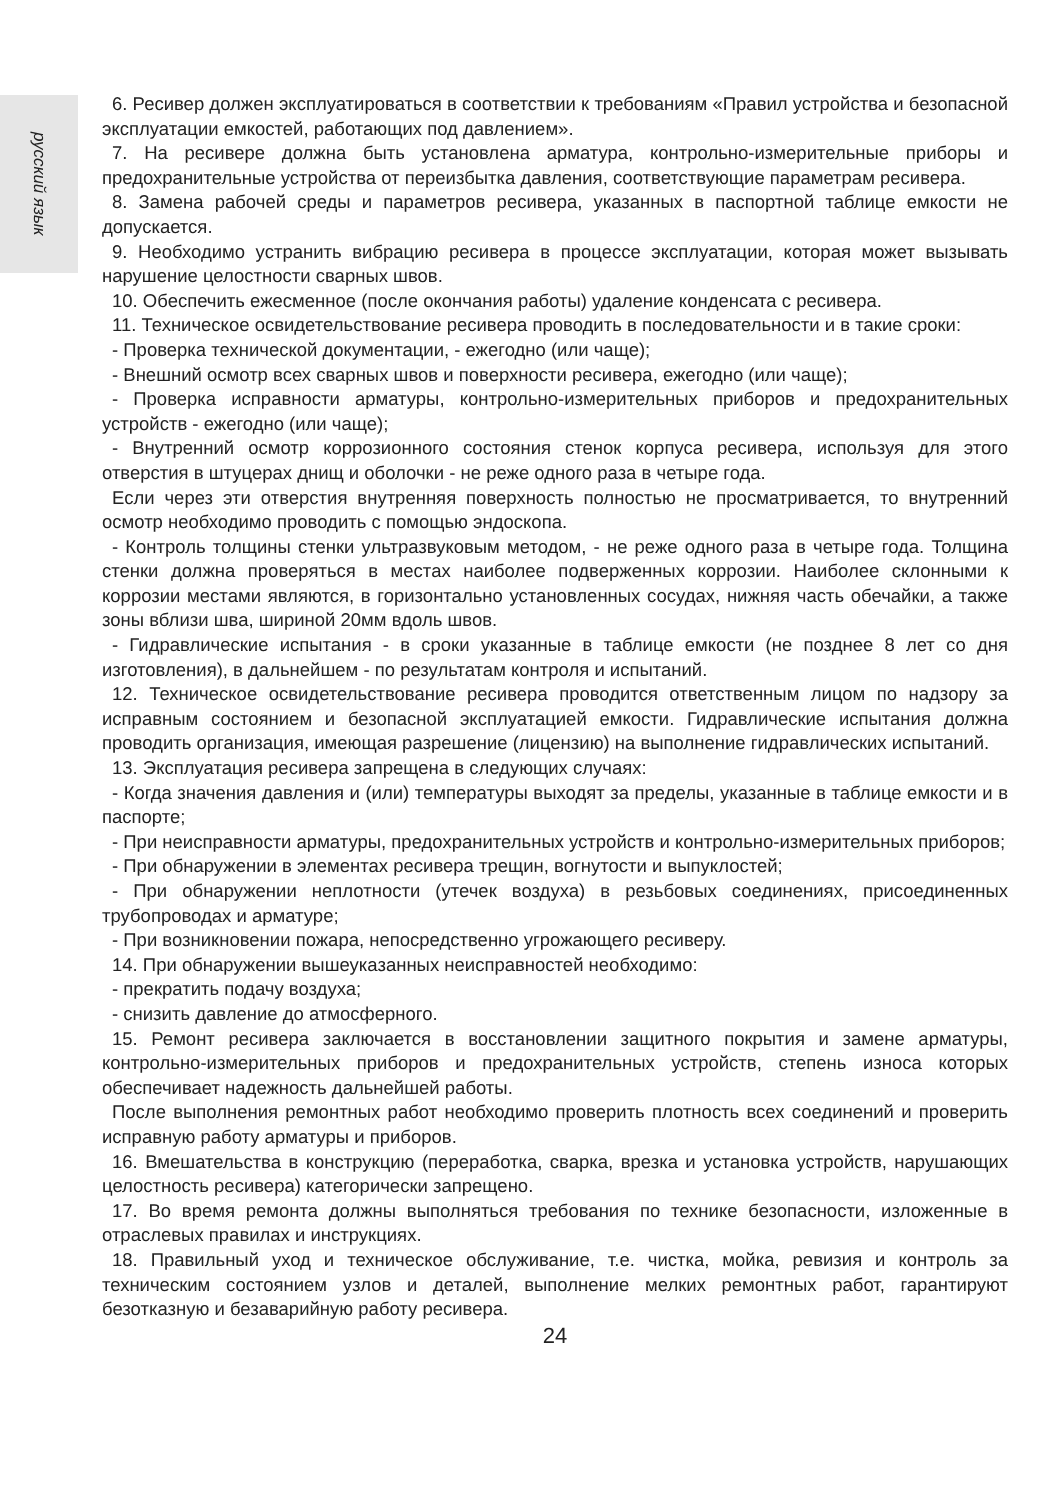русский язык
6. Ресивер должен эксплуатироваться в соответствии к требованиям «Правил устройства и безопасной эксплуатации емкостей, работающих под давлением».
7. На ресивере должна быть установлена арматура, контрольно-измерительные приборы и предохранительные устройства от переизбытка давления, соответствующие параметрам ресивера.
8. Замена рабочей среды и параметров ресивера, указанных в паспортной таблице емкости не допускается.
9. Необходимо устранить вибрацию ресивера в процессе эксплуатации, которая может вызывать нарушение целостности сварных швов.
10. Обеспечить ежесменное (после окончания работы) удаление конденсата с ресивера.
11. Техническое освидетельствование ресивера проводить в последовательности и в такие сроки:
- Проверка технической документации, - ежегодно (или чаще);
- Внешний осмотр всех сварных швов и поверхности ресивера, ежегодно (или чаще);
- Проверка исправности арматуры, контрольно-измерительных приборов и предохранительных устройств - ежегодно (или чаще);
- Внутренний осмотр коррозионного состояния стенок корпуса ресивера, используя для этого отверстия в штуцерах днищ и оболочки - не реже одного раза в четыре года.
Если через эти отверстия внутренняя поверхность полностью не просматривается, то внутренний осмотр необходимо проводить с помощью эндоскопа.
- Контроль толщины стенки ультразвуковым методом, - не реже одного раза в четыре года. Толщина стенки должна проверяться в местах наиболее подверженных коррозии. Наиболее склонными к коррозии местами являются, в горизонтально установленных сосудах, нижняя часть обечайки, а также зоны вблизи шва, шириной 20мм вдоль швов.
- Гидравлические испытания - в сроки указанные в таблице емкости (не позднее 8 лет со дня изготовления), в дальнейшем - по результатам контроля и испытаний.
12. Техническое освидетельствование ресивера проводится ответственным лицом по надзору за исправным состоянием и безопасной эксплуатацией емкости. Гидравлические испытания должна проводить организация, имеющая разрешение (лицензию) на выполнение гидравлических испытаний.
13. Эксплуатация ресивера запрещена в следующих случаях:
- Когда значения давления и (или) температуры выходят за пределы, указанные в таблице емкости и в паспорте;
- При неисправности арматуры, предохранительных устройств и контрольно-измерительных приборов;
- При обнаружении в элементах ресивера трещин, вогнутости и выпуклостей;
- При обнаружении неплотности (утечек воздуха) в резьбовых соединениях, присоединенных трубопроводах и арматуре;
- При возникновении пожара, непосредственно угрожающего ресиверу.
14. При обнаружении вышеуказанных неисправностей необходимо:
- прекратить подачу воздуха;
- снизить давление до атмосферного.
15. Ремонт ресивера заключается в восстановлении защитного покрытия и замене арматуры, контрольно-измерительных приборов и предохранительных устройств, степень износа которых обеспечивает надежность дальнейшей работы.
После выполнения ремонтных работ необходимо проверить плотность всех соединений и проверить исправную работу арматуры и приборов.
16. Вмешательства в конструкцию (переработка, сварка, врезка и установка устройств, нарушающих целостность ресивера) категорически запрещено.
17. Во время ремонта должны выполняться требования по технике безопасности, изложенные в отраслевых правилах и инструкциях.
18. Правильный уход и техническое обслуживание, т.е. чистка, мойка, ревизия и контроль за техническим состоянием узлов и деталей, выполнение мелких ремонтных работ, гарантируют безотказную и безаварийную работу ресивера.
24